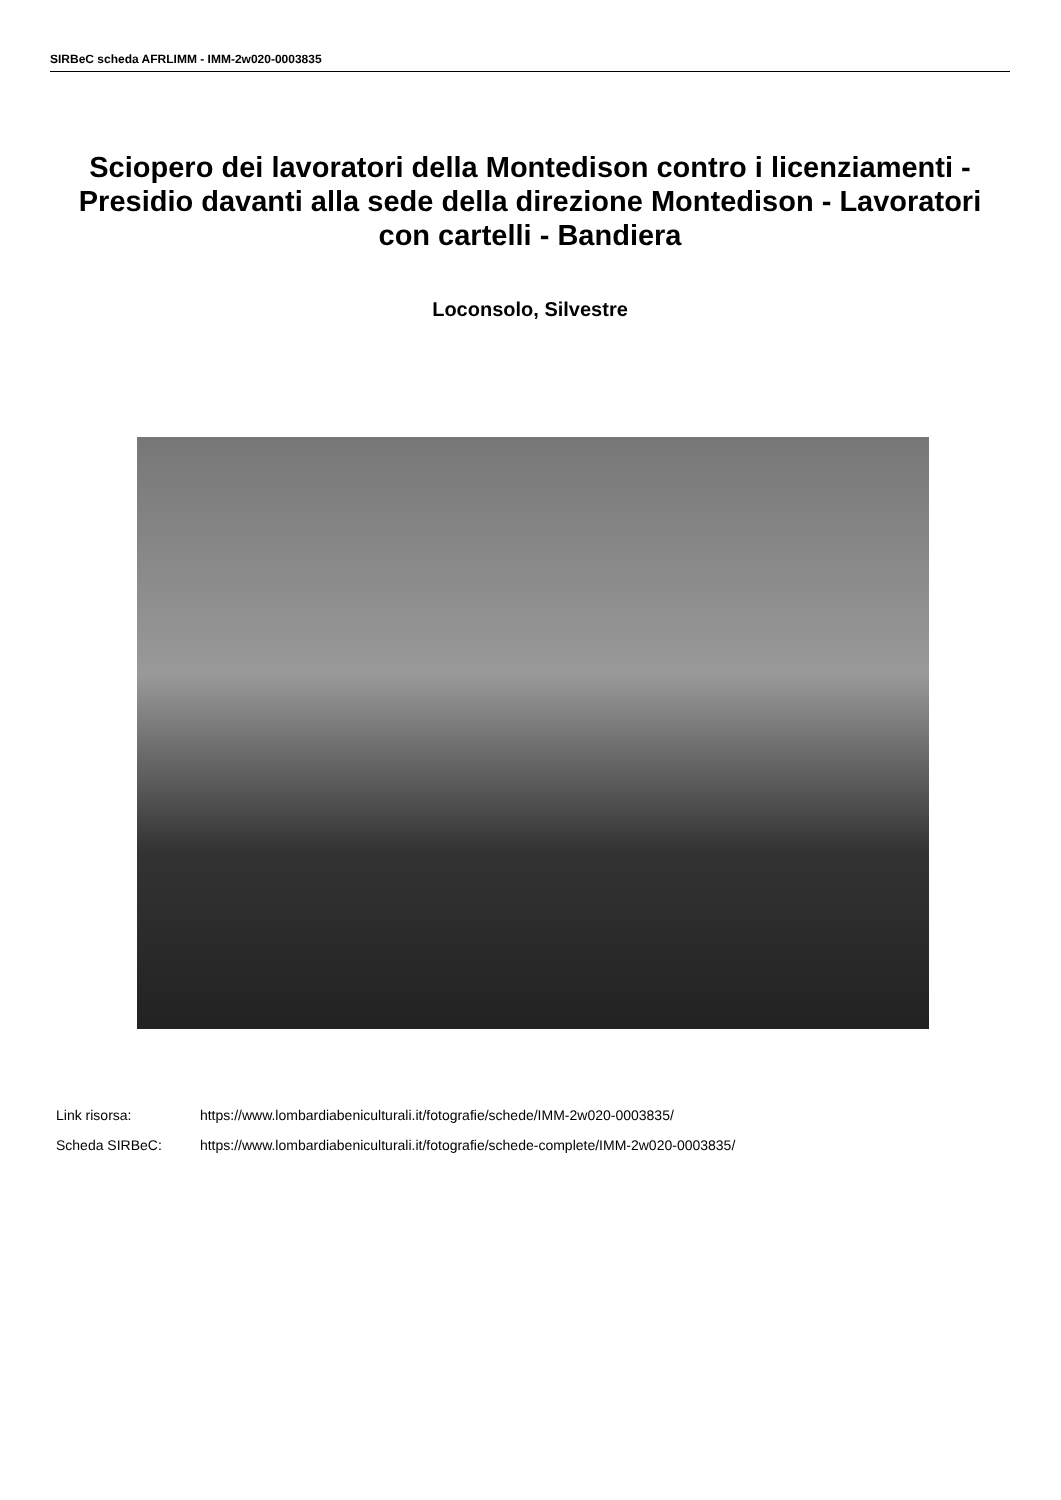SIRBeC scheda AFRLIMM - IMM-2w020-0003835
Sciopero dei lavoratori della Montedison contro i licenziamenti - Presidio davanti alla sede della direzione Montedison - Lavoratori con cartelli - Bandiera
Loconsolo, Silvestre
Link risorsa: https://www.lombardiabeniculturali.it/fotografie/schede/IMM-2w020-0003835/
Scheda SIRBeC: https://www.lombardiabeniculturali.it/fotografie/schede-complete/IMM-2w020-0003835/